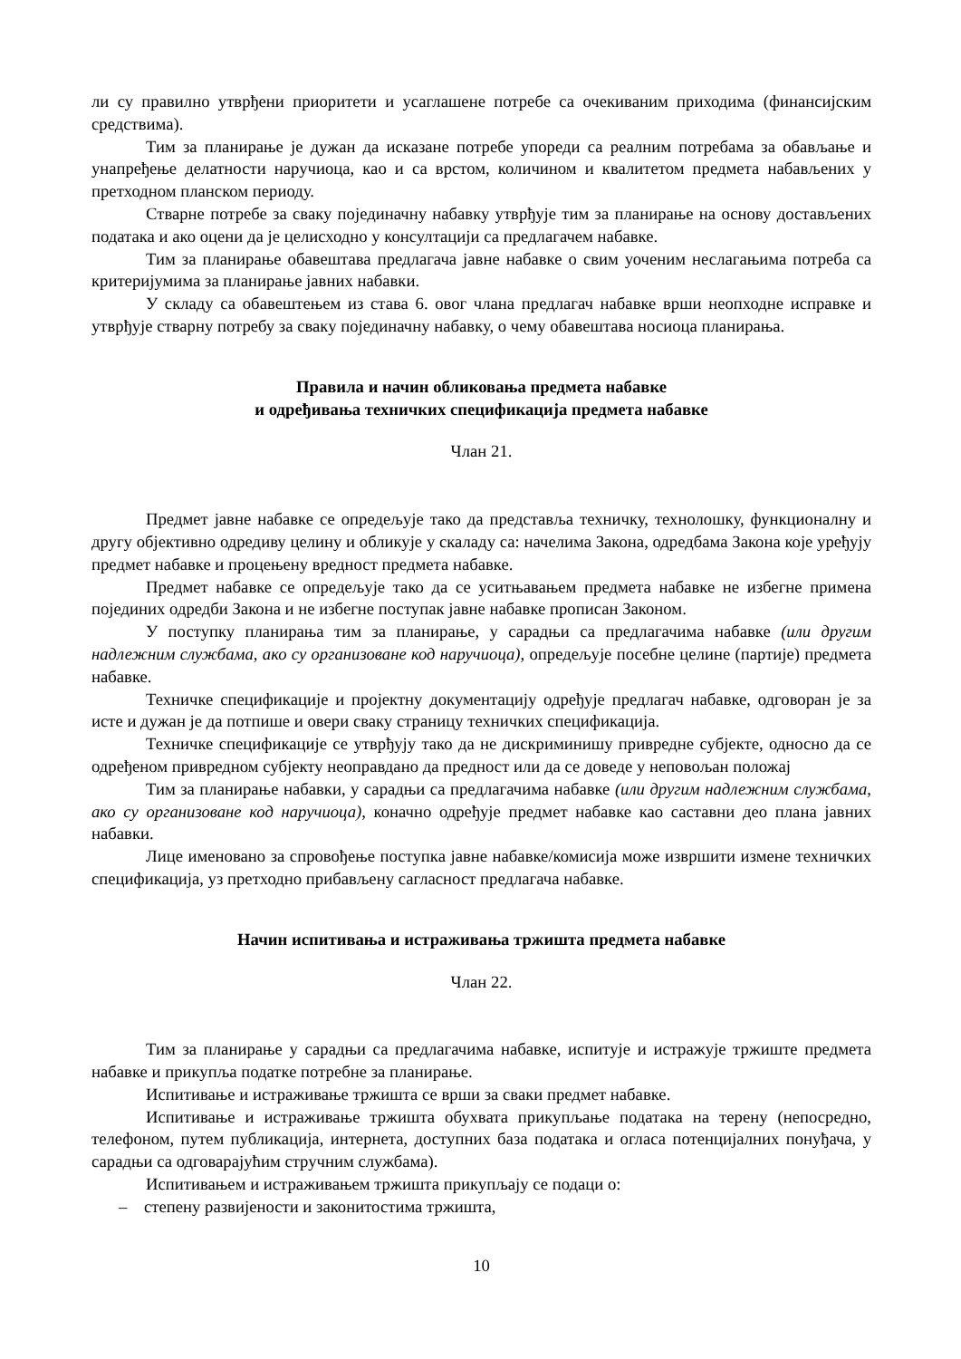ли су правилно утврђени приоритети и усаглашене потребе са очекиваним приходима (финансијским средствима).
Тим за планирање је дужан да исказане потребе упореди са реалним потребама за обављање и унапређење делатности наручиоца, као и са врстом, количином и квалитетом предмета набављених у претходном планском периоду.
Стварне потребе за сваку појединачну набавку утврђује тим за планирање на основу достављених података и ако оцени да је целисходно у консултацији са предлагачем набавке.
Тим за планирање обавештава предлагача јавне набавке о свим уоченим неслагањима потреба са критеријумима за планирање јавних набавки.
У складу са обавештењем из става 6. овог члана предлагач набавке врши неопходне исправке и утврђује стварну потребу за сваку појединачну набавку, о чему обавештава носиоца планирања.
Правила и начин обликовања предмета набавке
и одређивања техничких спецификација предмета набавке
Члан 21.
Предмет јавне набавке се опредељује тако да представља техничку, технолошку, функционалну и другу објективно одредиву целину и обликује у скаладу са: начелима Закона, одредбама Закона које уређују предмет набавке и процењену вредност предмета набавке.
Предмет набавке се опредељује тако да се уситњавањем предмета набавке не избегне примена појединих одредби Закона и не избегне поступак јавне набавке прописан Законом.
У поступку планирања тим за планирање, у сарадњи са предлагачима набавке (или другим надлежним службама, ако су организоване код наручиоца), опредељује посебне целине (партије) предмета набавке.
Техничке спецификације и пројектну документацију одређује предлагач набавке, одговоран је за исте и дужан је да потпише и овери сваку страницу техничких спецификација.
Техничке спецификације се утврђују тако да не дискриминишу привредне субјекте, односно да се одређеном привредном субјекту неоправдано да предност или да се доведе у неповољан положај
Тим за планирање набавки, у сарадњи са предлагачима набавке (или другим надлежним службама, ако су организоване код наручиоца), коначно одређује предмет набавке као саставни део плана јавних набавки.
Лице именовано за спровођење поступка јавне набавке/комисија може извршити измене техничких спецификација, уз претходно прибављену сагласност предлагача набавке.
Начин испитивања и истраживања тржишта предмета набавке
Члан 22.
Тим за планирање у сарадњи са предлагачима набавке, испитује и истражује тржиште предмета набавке и прикупља податке потребне за планирање.
Испитивање и истраживање тржишта се врши за сваки предмет набавке.
Испитивање и истраживање тржишта обухвата прикупљање података на терену (непосредно, телефоном, путем публикација, интернета, доступних база података и огласа потенцијалних понуђача, у сарадњи са одговарајућим стручним службама).
Испитивањем и истраживањем тржишта прикупљају се подаци о:
– степену развијености и законитостима тржишта,
10